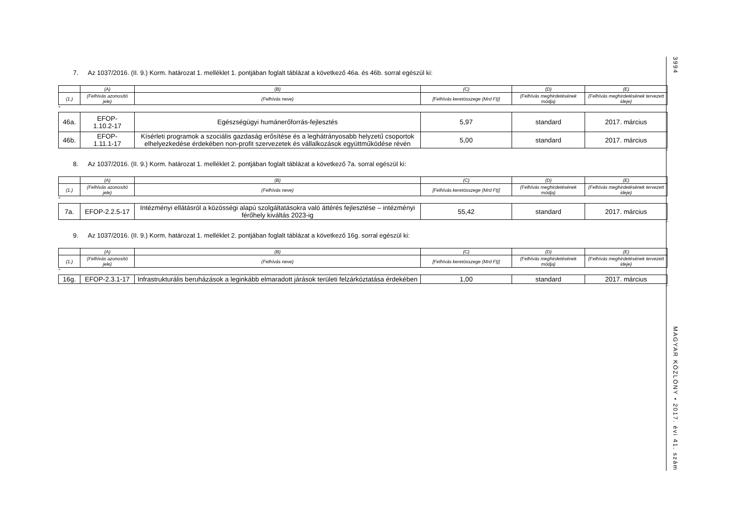7. Az 1037/2016. (II. 9.) Korm. határozat 1. melléklet 1. pontjában foglalt táblázat a következő 46a. és 46b. sorral egészül ki:
| | (A) | (B) | (C) | (D) | (E) |
| (1.) | (Felhívás azonosító jele) | (Felhívás neve) | [Felhívás keretösszege (Mrd Ft)] | (Felhívás meghirdetésének módja) | (Felhívás meghirdetésének tervezett ideje) |
”
| 46a. | EFOP- 1.10.2-17 | Egészségügyi humánerőforrás-fejlesztés | 5,97 | standard | 2017. március |
| 46b. | EFOP- 1.11.1-17 | Kísérleti programok a szociális gazdaság erősítése és a leghátrányosabb helyzetű csoportok elhelyezkedése érdekében non-profit szervezetek és vállalkozások együttműködése révén | 5,00 | standard | 2017. március |
”
8. Az 1037/2016. (II. 9.) Korm. határozat 1. melléklet 2. pontjában foglalt táblázat a következő 7a. sorral egészül ki:
| | (A) | (B) | (C) | (D) | (E) |
| (1.) | (Felhívás azonosító jele) | (Felhívás neve) | [Felhívás keretösszege (Mrd Ft)] | (Felhívás meghirdetésének módja) | (Felhívás meghirdetésének tervezett ideje) |
”
| 7a. | EFOP-2.2.5-17 | Intézményi ellátásról a közösségi alapú szolgáltatásokra való áttérés fejlesztése – intézményi férőhely kiváltás 2023-ig | 55,42 | standard | 2017. március |
”
9. Az 1037/2016. (II. 9.) Korm. határozat 1. melléklet 2. pontjában foglalt táblázat a következő 16g. sorral egészül ki:
| | (A) | (B) | (C) | (D) | (E) |
| (1.) | (Felhívás azonosító jele) | (Felhívás neve) | [Felhívás keretösszege (Mrd Ft)] | (Felhívás meghirdetésének módja) | (Felhívás meghirdetésének tervezett ideje) |
”
| 16g. | EFOP-2.3.1-17 | Infrastrukturális beruházások a leginkább elmaradott járások területi felzárkóztatása érdekében | 1,00 | standard | 2017. március |
”
3994
MAGYAR KÖZLÖNY • 2017. évi 41. szám